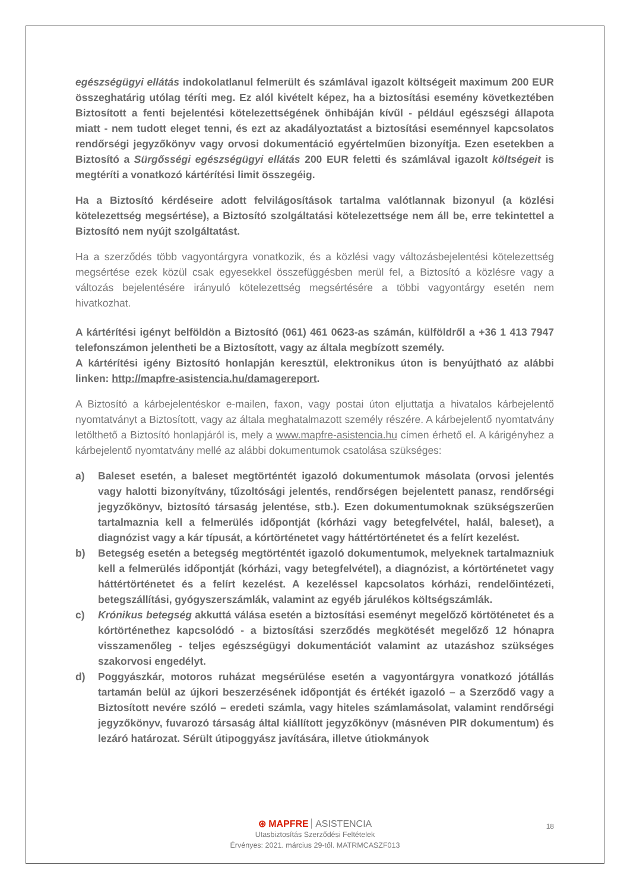egészségügyi ellátás indokolatlanul felmerült és számlával igazolt költségeit maximum 200 EUR összeghatárig utólag téríti meg. Ez alól kivételt képez, ha a biztosítási esemény következtében Biztosított a fenti bejelentési kötelezettségének önhibáján kívűl - például egészségi állapota miatt - nem tudott eleget tenni, és ezt az akadályoztatást a biztosítási eseménnyel kapcsolatos rendőrségi jegyzőkönyv vagy orvosi dokumentáció egyértelműen bizonyítja. Ezen esetekben a Biztosító a Sürgősségi egészségügyi ellátás 200 EUR feletti és számlával igazolt költségeit is megtéríti a vonatkozó kártérítési limit összegéig.
Ha a Biztosító kérdéseire adott felvilágosítások tartalma valótlannak bizonyul (a közlési kötelezettség megsértése), a Biztosító szolgáltatási kötelezettsége nem áll be, erre tekintettel a Biztosító nem nyújt szolgáltatást.
Ha a szerződés több vagyontárgyra vonatkozik, és a közlési vagy változásbejelentési kötelezettség megsértése ezek közül csak egyesekkel összefüggésben merül fel, a Biztosító a közlésre vagy a változás bejelentésére irányuló kötelezettség megsértésére a többi vagyontárgy esetén nem hivatkozhat.
A kártérítési igényt belföldön a Biztosító (061) 461 0623-as számán, külföldről a +36 1 413 7947 telefonszámon jelentheti be a Biztosított, vagy az általa megbízott személy.
A kártérítési igény Biztosító honlapján keresztül, elektronikus úton is benyújtható az alábbi linken: http://mapfre-asistencia.hu/damagereport.
A Biztosító a kárbejelentéskor e-mailen, faxon, vagy postai úton eljuttatja a hivatalos kárbejelentő nyomtatványt a Biztosított, vagy az általa meghatalmazott személy részére. A kárbejelentő nyomtatvány letölthető a Biztosító honlapjáról is, mely a www.mapfre-asistencia.hu címen érhető el. A kárigényhez a kárbejelentő nyomtatvány mellé az alábbi dokumentumok csatolása szükséges:
a) Baleset esetén, a baleset megtörténtét igazoló dokumentumok másolata (orvosi jelentés vagy halotti bizonyítvány, tűzoltósági jelentés, rendőrségen bejelentett panasz, rendőrségi jegyzőkönyv, biztosító társaság jelentése, stb.). Ezen dokumentumoknak szükségszerűen tartalmaznia kell a felmerülés időpontját (kórházi vagy betegfelvétel, halál, baleset), a diagnózist vagy a kár típusát, a kórtörténetet vagy háttértörténetet és a felírt kezelést.
b) Betegség esetén a betegség megtörténtét igazoló dokumentumok, melyeknek tartalmazniuk kell a felmerülés időpontját (kórházi, vagy betegfelvétel), a diagnózist, a kórtörténetet vagy háttértörténetet és a felírt kezelést. A kezeléssel kapcsolatos kórházi, rendelőintézeti, betegszállítási, gyógyszerszámlák, valamint az egyéb járulékos költségszámlák.
c) Krónikus betegség akkuttá válása esetén a biztosítási eseményt megelőző körtöténetet és a kórtörténethez kapcsolódó - a biztosítási szerződés megkötését megelőző 12 hónapra visszamenőleg - teljes egészségügyi dokumentációt valamint az utazáshoz szükséges szakorvosi engedélyt.
d) Poggyászkár, motoros ruházat megsérülése esetén a vagyontárgyra vonatkozó jótállás tartamán belül az újkori beszerzésének időpontját és értékét igazoló – a Szerződő vagy a Biztosított nevére szóló – eredeti számla, vagy hiteles számlamásolat, valamint rendőrségi jegyzőkönyv, fuvarozó társaság által kiállított jegyzőkönyv (másnéven PIR dokumentum) és lezáró határozat. Sérült útipoggyász javítására, illetve útiokmányok
18
⊛ MAPFRE ASISTENCIA
Utasbiztosítás Szerződési Feltételek
Érvényes: 2021. március 29-től. MATRMCASZF013